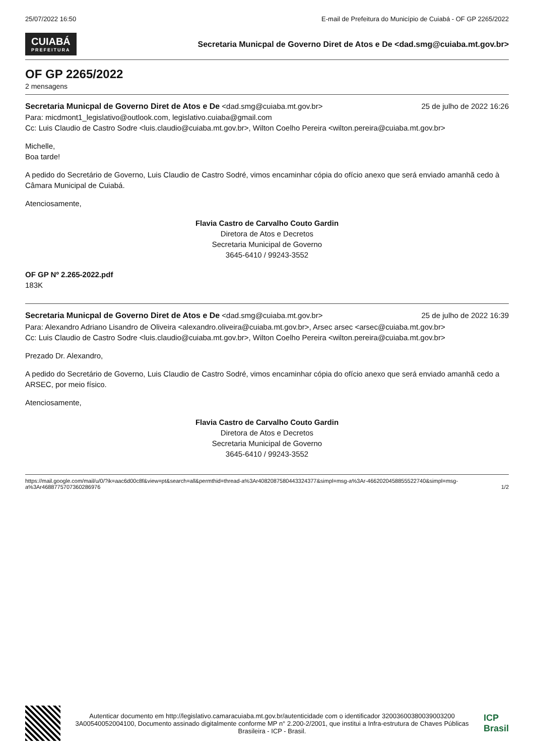25/07/2022 16:50 E-mail de Prefeitura do Município de Cuiabá - OF GP 2265/2022
CUIABÁ PREFEITURA Secretaria Municpal de Governo Diret de Atos e De <dad.smg@cuiaba.mt.gov.br>
OF GP 2265/2022
2 mensagens
Secretaria Municpal de Governo Diret de Atos e De <dad.smg@cuiaba.mt.gov.br> 25 de julho de 2022 16:26
Para: micdmont1_legislativo@outlook.com, legislativo.cuiaba@gmail.com
Cc: Luis Claudio de Castro Sodre <luis.claudio@cuiaba.mt.gov.br>, Wilton Coelho Pereira <wilton.pereira@cuiaba.mt.gov.br>
Michelle,
Boa tarde!
A pedido do Secretário de Governo, Luis Claudio de Castro Sodré, vimos encaminhar cópia do ofício anexo que será enviado amanhã cedo à Câmara Municipal de Cuiabá.
Atenciosamente,
Flavia Castro de Carvalho Couto Gardin
Diretora de Atos e Decretos
Secretaria Municipal de Governo
3645-6410 / 99243-3552
OF GP Nº 2.265-2022.pdf
183K
Secretaria Municpal de Governo Diret de Atos e De <dad.smg@cuiaba.mt.gov.br> 25 de julho de 2022 16:39
Para: Alexandro Adriano Lisandro de Oliveira <alexandro.oliveira@cuiaba.mt.gov.br>, Arsec arsec <arsec@cuiaba.mt.gov.br>
Cc: Luis Claudio de Castro Sodre <luis.claudio@cuiaba.mt.gov.br>, Wilton Coelho Pereira <wilton.pereira@cuiaba.mt.gov.br>
Prezado Dr. Alexandro,
A pedido do Secretário de Governo, Luis Claudio de Castro Sodré, vimos encaminhar cópia do ofício anexo que será enviado amanhã cedo a ARSEC, por meio físico.
Atenciosamente,
Flavia Castro de Carvalho Couto Gardin
Diretora de Atos e Decretos
Secretaria Municipal de Governo
3645-6410 / 99243-3552
https://mail.google.com/mail/u/0/?ik=aac6d00c8f&view=pt&search=all&permthid=thread-a%3Ar4082087580443324377&simpl=msg-a%3Ar-4662020458855522740&simpl=msg-a%3Ar4688775707360286976 1/2
Autenticar documento em http://legislativo.camaracuiaba.mt.gov.br/autenticidade com o identificador 32003600380039003200 3A00540052004100, Documento assinado digitalmente conforme MP n° 2.200-2/2001, que institui a Infra-estrutura de Chaves Públicas Brasileira - ICP - Brasil.
ICP
Brasil